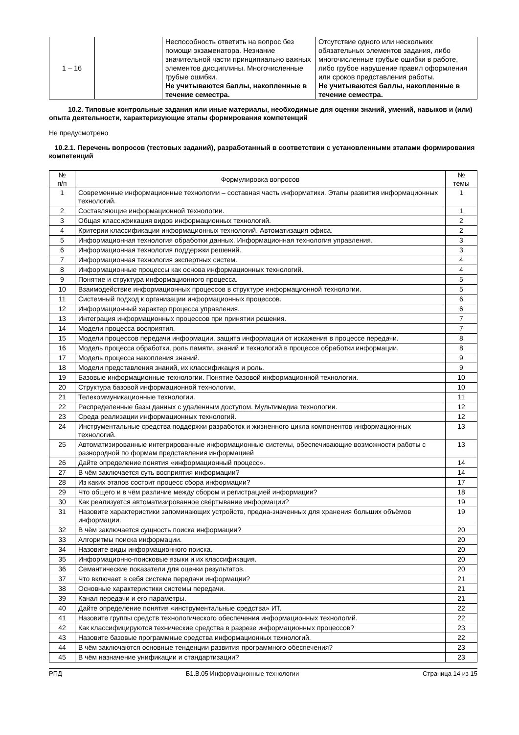| 1 – 16 | | Неспособность ответить на вопрос без помощи экзаменатора. Незнание значительной части принципиально важных элементов дисциплины. Многочисленные грубые ошибки. Не учитываются баллы, накопленные в течение семестра. | Отсутствие одного или нескольких обязательных элементов задания, либо многочисленные грубые ошибки в работе, либо грубое нарушение правил оформления или сроков представления работы. Не учитываются баллы, накопленные в течение семестра. |
10.2. Типовые контрольные задания или иные материалы, необходимые для оценки знаний, умений, навыков и (или) опыта деятельности, характеризующие этапы формирования компетенций
Не предусмотрено
10.2.1. Перечень вопросов (тестовых заданий), разработанный в соответствии с установленными этапами формирования компетенций
| № п/п | Формулировка вопросов | № темы |
| --- | --- | --- |
| 1 | Современные информационные технологии – составная часть информатики. Этапы развития информационных технологий. | 1 |
| 2 | Составляющие информационной технологии. | 1 |
| 3 | Общая классификация видов информационных технологий. | 2 |
| 4 | Критерии классификации информационных технологий. Автоматизация офиса. | 2 |
| 5 | Информационная технология обработки данных. Информационная технология управления. | 3 |
| 6 | Информационная технология поддержки решений. | 3 |
| 7 | Информационная технология экспертных систем. | 4 |
| 8 | Информационные процессы как основа информационных технологий. | 4 |
| 9 | Понятие и структура информационного процесса. | 5 |
| 10 | Взаимодействие информационных процессов в структуре информационной технологии. | 5 |
| 11 | Системный подход к организации информационных процессов. | 6 |
| 12 | Информационный характер процесса управления. | 6 |
| 13 | Интеграция информационных процессов при принятии решения. | 7 |
| 14 | Модели процесса восприятия. | 7 |
| 15 | Модели процессов передачи информации, защита информации от искажения в процессе передачи. | 8 |
| 16 | Модель процесса обработки, роль памяти, знаний и технологий в процессе обработки информации. | 8 |
| 17 | Модель процесса накопления знаний. | 9 |
| 18 | Модели представления знаний, их классификация и роль. | 9 |
| 19 | Базовые информационные технологии. Понятие базовой информационной технологии. | 10 |
| 20 | Структура базовой информационной технологии. | 10 |
| 21 | Телекоммуникационные технологии. | 11 |
| 22 | Распределенные базы данных с удаленным доступом. Мультимедиа технологии. | 12 |
| 23 | Среда реализации информационных технологий. | 12 |
| 24 | Инструментальные средства поддержки разработок и жизненного цикла компонентов информационных технологий. | 13 |
| 25 | Автоматизированные интегрированные информационные системы, обеспечивающие возможности работы с разнородной по формам представления информацией | 13 |
| 26 | Дайте определение понятия «информационный процесс». | 14 |
| 27 | В чём заключается суть восприятия информации? | 14 |
| 28 | Из каких этапов состоит процесс сбора информации? | 17 |
| 29 | Что общего и в чём различие между сбором и регистрацией информации? | 18 |
| 30 | Как реализуется автоматизированное свёртывание информации? | 19 |
| 31 | Назовите характеристики запоминающих устройств, предна-значенных для хранения больших объёмов информации. | 19 |
| 32 | В чём заключается сущность поиска информации? | 20 |
| 33 | Алгоритмы поиска информации. | 20 |
| 34 | Назовите виды информационного поиска. | 20 |
| 35 | Информационно-поисковые языки и их классификация. | 20 |
| 36 | Семантические показатели для оценки результатов. | 20 |
| 37 | Что включает в себя система передачи информации? | 21 |
| 38 | Основные характеристики системы передачи. | 21 |
| 39 | Канал передачи и его параметры. | 21 |
| 40 | Дайте определение понятия «инструментальные средства» ИТ. | 22 |
| 41 | Назовите группы средств технологического обеспечения информационных технологий. | 22 |
| 42 | Как классифицируются технические средства в разрезе информационных процессов? | 23 |
| 43 | Назовите базовые программные средства информационных технологий. | 22 |
| 44 | В чём заключаются основные тенденции развития программного обеспечения? | 23 |
| 45 | В чём назначение унификации и стандартизации? | 23 |
РПД Б1.В.05 Информационные технологии Страница 14 из 15